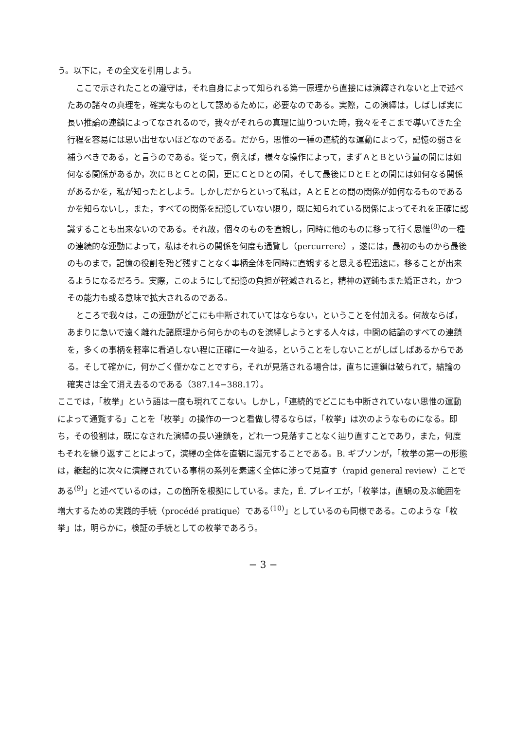う。以下に，その全文を引用しよう。
ここで示されたことの遵守は，それ自身によって知られる第一原理から直接には演繹されないと上で述べたあの諸々の真理を，確実なものとして認めるために，必要なのである。実際，この演繹は，しばしば実に長い推論の連鎖によってなされるので，我々がそれらの真理に辿りついた時，我々をそこまで導いてきた全行程を容易には思い出せないほどなのである。だから，思惟の一種の連続的な運動によって，記憶の弱さを補うべきである，と言うのである。従って，例えば，様々な操作によって，まずＡとＢという量の間には如何なる関係があるか，次にＢとＣとの間，更にＣとＤとの間，そして最後にＤとＥとの間には如何なる関係があるかを，私が知ったとしよう。しかしだからといって私は，ＡとＥとの間の関係が如何なるものであるかを知らないし，また，すべての関係を記憶していない限り，既に知られている関係によってそれを正確に認識することも出来ないのである。それ故，個々のものを直観し，同時に他のものに移って行く思惟<sup>(8)</sup>の一種の連続的な運動によって，私はそれらの関係を何度も通覧し（percurrere），遂には，最初のものから最後のものまで，記憶の役割を殆ど残すことなく事柄全体を同時に直観すると思える程迅速に，移ることが出来るようになるだろう。実際，このようにして記憶の負担が軽減されると，精神の遅鈍もまた矯正され，かつその能力も或る意味で拡大されるのである。
ところで我々は，この運動がどこにも中断されていてはならない，ということを付加える。何故ならば，あまりに急いで遠く離れた諸原理から何らかのものを演繹しようとする人々は，中間の結論のすべての連鎖を，多くの事柄を軽率に看過しない程に正確に一々辿る，ということをしないことがしばしばあるからである。そして確かに，何かごく僅かなことですら，それが見落される場合は，直ちに連鎖は破られて，結論の確実さは全て消え去るのである（387.14−388.17）。
ここでは，「枚挙」という語は一度も現れてこない。しかし，「連続的でどこにも中断されていない思惟の運動によって通覧する」ことを「枚挙」の操作の一つと看做し得るならば，「枚挙」は次のようなものになる。即ち，その役割は，既になされた演繹の長い連鎖を，どれ一つ見落すことなく辿り直すことであり，また，何度もそれを繰り返すことによって，演繹の全体を直観に還元することである。B. ギブソンが，「枚挙の第一の形態は，継起的に次々に演繹されている事柄の系列を素速く全体に渉って見直す（rapid general review）ことである<sup>(9)</sup>」と述べているのは，この箇所を根拠にしている。また，É. ブレイエが，「枚挙は，直観の及ぶ範囲を増大するための実践的手続（procédé pratique）である<sup>(10)</sup>」としているのも同様である。このような「枚挙」は，明らかに，検証の手続としての枚挙であろう。
− 3 −